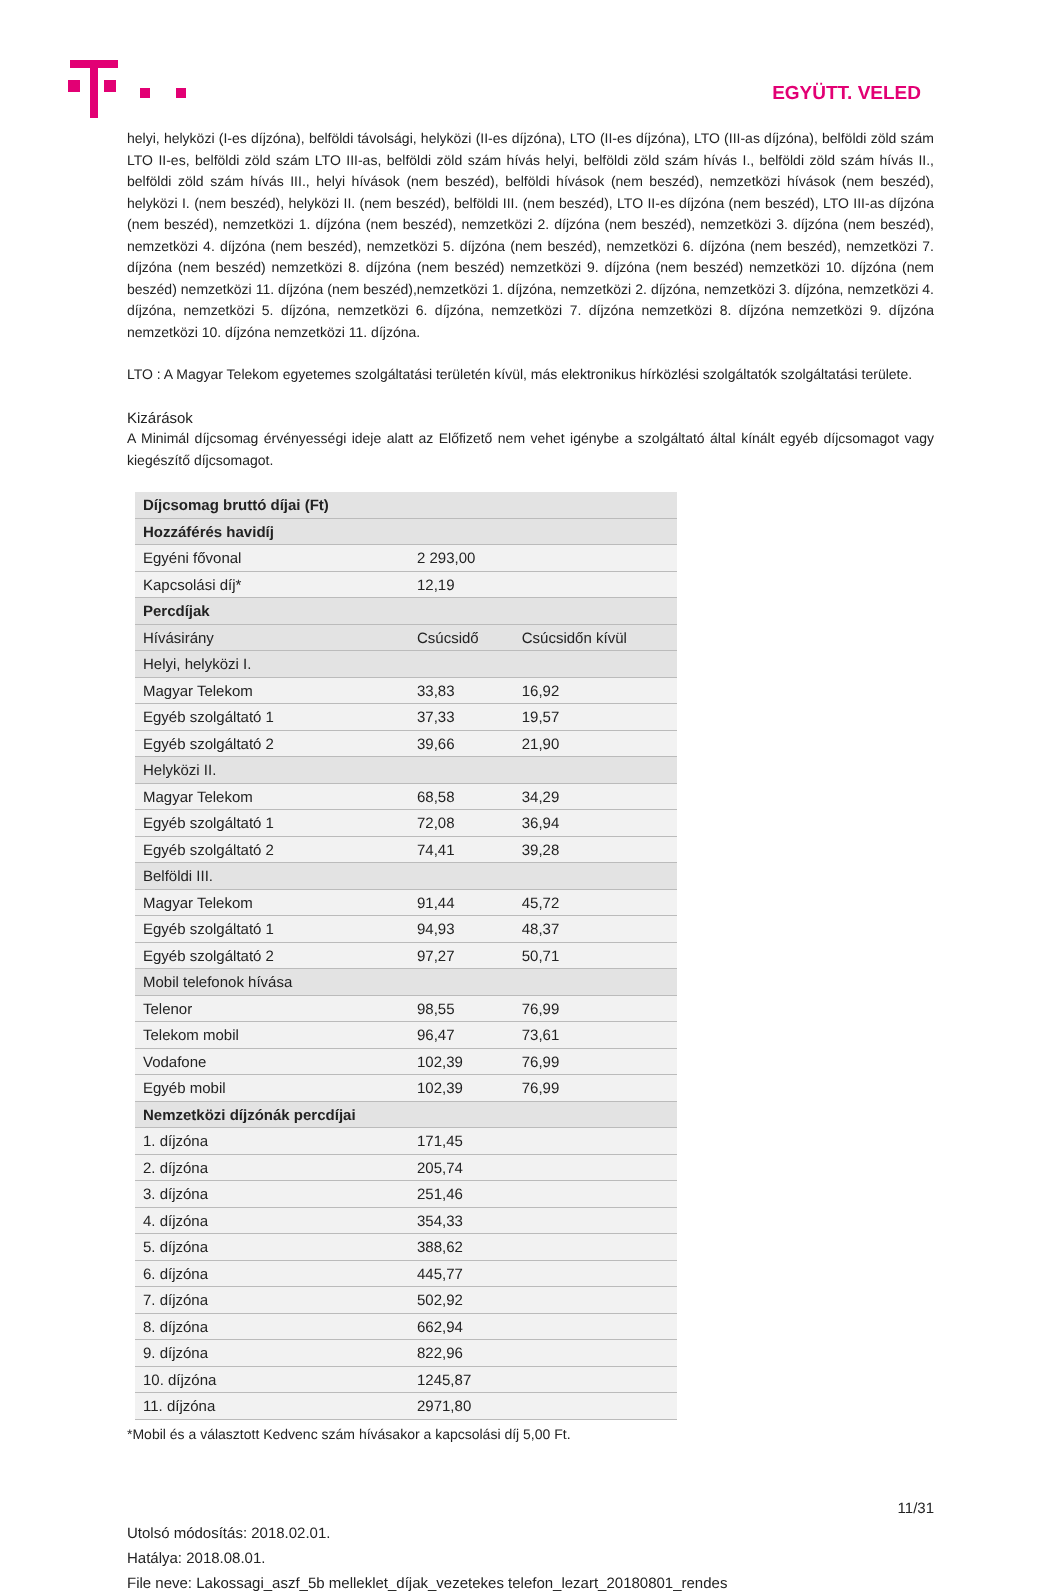EGYÜTT. VELED
helyi, helyközi (I-es díjzóna), belföldi távolsági, helyközi (II-es díjzóna), LTO (II-es díjzóna), LTO (III-as díjzóna), belföldi zöld szám LTO II-es, belföldi zöld szám LTO III-as, belföldi zöld szám hívás helyi, belföldi zöld szám hívás I., belföldi zöld szám hívás II., belföldi zöld szám hívás III., helyi hívások (nem beszéd), belföldi hívások (nem beszéd), nemzetközi hívások (nem beszéd), helyközi I. (nem beszéd), helyközi II. (nem beszéd), belföldi III. (nem beszéd), LTO II-es díjzóna (nem beszéd), LTO III-as díjzóna (nem beszéd), nemzetközi 1. díjzóna (nem beszéd), nemzetközi 2. díjzóna (nem beszéd), nemzetközi 3. díjzóna (nem beszéd), nemzetközi 4. díjzóna (nem beszéd), nemzetközi 5. díjzóna (nem beszéd), nemzetközi 6. díjzóna (nem beszéd), nemzetközi 7. díjzóna (nem beszéd) nemzetközi 8. díjzóna (nem beszéd) nemzetközi 9. díjzóna (nem beszéd) nemzetközi 10. díjzóna (nem beszéd) nemzetközi 11. díjzóna (nem beszéd),nemzetközi 1. díjzóna, nemzetközi 2. díjzóna, nemzetközi 3. díjzóna, nemzetközi 4. díjzóna, nemzetközi 5. díjzóna, nemzetközi 6. díjzóna, nemzetközi 7. díjzóna nemzetközi 8. díjzóna nemzetközi 9. díjzóna nemzetközi 10. díjzóna nemzetközi 11. díjzóna.
LTO : A Magyar Telekom egyetemes szolgáltatási területén kívül, más elektronikus hírközlési szolgáltatók szolgáltatási területe.
Kizárások
A Minimál díjcsomag érvényességi ideje alatt az Előfizető nem vehet igénybe a szolgáltató által kínált egyéb díjcsomagot vagy kiegészítő díjcsomagot.
| Díjcsomag bruttó díjai (Ft) | | |
| Hozzáférés havidíj | | |
| Egyéni fővonal | 2 293,00 | |
| Kapcsolási díj* | 12,19 | |
| Percdíjak | | |
| Hívásirány | Csúcsidő | Csúcsidőn kívül |
| Helyi, helyközi I. | | |
| Magyar Telekom | 33,83 | 16,92 |
| Egyéb szolgáltató 1 | 37,33 | 19,57 |
| Egyéb szolgáltató 2 | 39,66 | 21,90 |
| Helyközi II. | | |
| Magyar Telekom | 68,58 | 34,29 |
| Egyéb szolgáltató 1 | 72,08 | 36,94 |
| Egyéb szolgáltató 2 | 74,41 | 39,28 |
| Belföldi III. | | |
| Magyar Telekom | 91,44 | 45,72 |
| Egyéb szolgáltató 1 | 94,93 | 48,37 |
| Egyéb szolgáltató 2 | 97,27 | 50,71 |
| Mobil telefonok hívása | | |
| Telenor | 98,55 | 76,99 |
| Telekom mobil | 96,47 | 73,61 |
| Vodafone | 102,39 | 76,99 |
| Egyéb mobil | 102,39 | 76,99 |
| Nemzetközi díjzónák percdíjai | | |
| 1. díjzóna | 171,45 | |
| 2. díjzóna | 205,74 | |
| 3. díjzóna | 251,46 | |
| 4. díjzóna | 354,33 | |
| 5. díjzóna | 388,62 | |
| 6. díjzóna | 445,77 | |
| 7. díjzóna | 502,92 | |
| 8. díjzóna | 662,94 | |
| 9. díjzóna | 822,96 | |
| 10. díjzóna | 1245,87 | |
| 11. díjzóna | 2971,80 | |
*Mobil és a választott Kedvenc szám hívásakor a kapcsolási díj 5,00 Ft.
11/31
Utolsó módosítás: 2018.02.01.
Hatálya: 2018.08.01.
File neve: Lakossagi_aszf_5b melleklet_díjak_vezetekes telefon_lezart_20180801_rendes